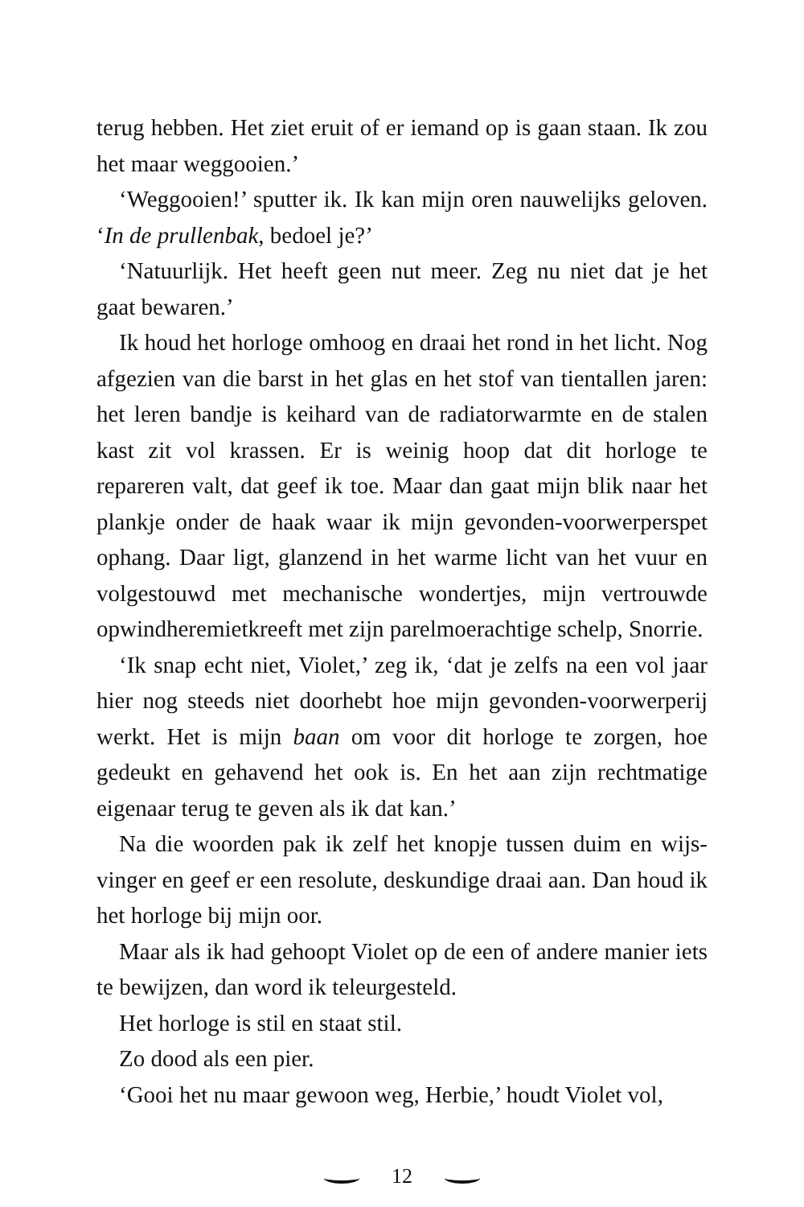terug hebben. Het ziet eruit of er iemand op is gaan staan. Ik zou het maar weggooien.’
‘Weggooien!’ sputter ik. Ik kan mijn oren nauwelijks geloven. ‘In de prullenbak, bedoel je?’
‘Natuurlijk. Het heeft geen nut meer. Zeg nu niet dat je het gaat bewaren.’
Ik houd het horloge omhoog en draai het rond in het licht. Nog afgezien van die barst in het glas en het stof van tientallen jaren: het leren bandje is keihard van de radiatorwarmte en de stalen kast zit vol krassen. Er is weinig hoop dat dit hor­loge te repareren valt, dat geef ik toe. Maar dan gaat mijn blik naar het plankje onder de haak waar ik mijn gevonden-voor­werperspet ophang. Daar ligt, glanzend in het warme licht van het vuur en volgestouwd met mechanische wondertjes, mijn vertrouwde opwindheremietkreeft met zijn parelmoerachtige schelp, Snorrie.
‘Ik snap echt niet, Violet,’ zeg ik, ‘dat je zelfs na een vol jaar hier nog steeds niet doorhebt hoe mijn gevonden-voorwerperij werkt. Het is mijn baan om voor dit horloge te zorgen, hoe gedeukt en gehavend het ook is. En het aan zijn rechtmatige eigenaar terug te geven als ik dat kan.’
Na die woorden pak ik zelf het knopje tussen duim en wijs­vinger en geef er een resolute, deskundige draai aan. Dan houd ik het horloge bij mijn oor.
Maar als ik had gehoopt Violet op de een of andere manier iets te bewijzen, dan word ik teleurgesteld.
Het horloge is stil en staat stil.
Zo dood als een pier.
‘Gooi het nu maar gewoon weg, Herbie,’ houdt Violet vol,
12